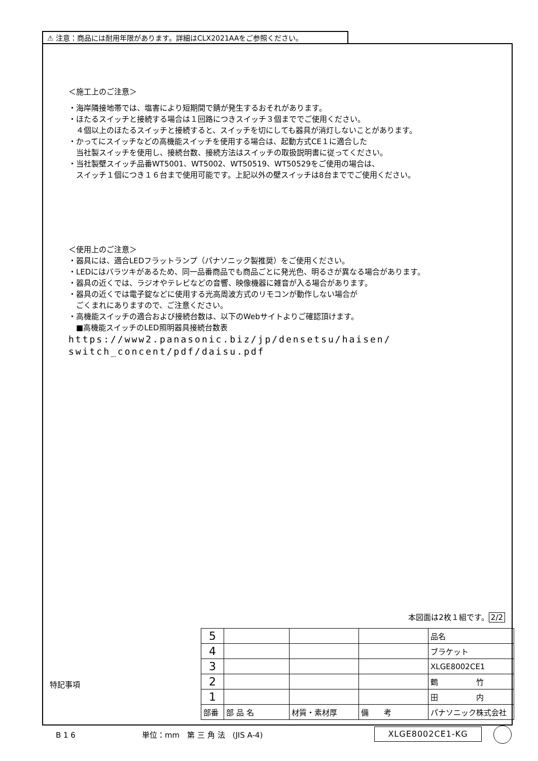⚠ 注意：商品には耐用年限があります。詳細はCLX2021AAをご参照ください。
＜施工上のご注意＞
・海岸隣接地帯では、塩害により短期間で錆が発生するおそれがあります。
・ほたるスイッチと接続する場合は１回路につきスイッチ３個まででご使用ください。
　４個以上のほたるスイッチと接続すると、スイッチを切にしても器具が消灯しないことがあります。
・かってにスイッチなどの高機能スイッチを使用する場合は、起動方式CE１に適合した
　当社製スイッチを使用し、接続台数、接続方法はスイッチの取扱説明書に従ってください。
・当社製壁スイッチ品番WT5001、WT5002、WT50519、WT50529をご使用の場合は、
　スイッチ１個につき１６台まで使用可能です。上記以外の壁スイッチは8台まででご使用ください。
＜使用上のご注意＞
・器具には、適合LEDフラットランプ（パナソニック製推奨）をご使用ください。
・LEDにはバラツキがあるため、同一品番商品でも商品ごとに発光色、明るさが異なる場合があります。
・器具の近くでは、ラジオやテレビなどの音響、映像機器に雑音が入る場合があります。
・器具の近くでは電子錠などに使用する光高周波方式のリモコンが動作しない場合が
　ごくまれにありますので、ご注意ください。
・高機能スイッチの適合および接続台数は、以下のWebサイトよりご確認頂けます。
　■高機能スイッチのLED照明器具接続台数表
https://www2.panasonic.biz/jp/densetsu/haisen/
switch_concent/pdf/daisu.pdf
本図面は2枚１組です。 2/2
| 5 | | | | 品名 |
| 4 | | | | ブラケット |
| 3 | | | | XLGE8002CE1 |
| 2 | | | | 鶴 竹 |
| 1 | | | | 田 内 |
| 部番 | 部 品 名 | 材質・素材厚 | 備 考 | パナソニック株式会社 |
特記事項
B 1 6 単位：mm　第 三 角 法　(JIS A-4) XLGE8002CE1-KG